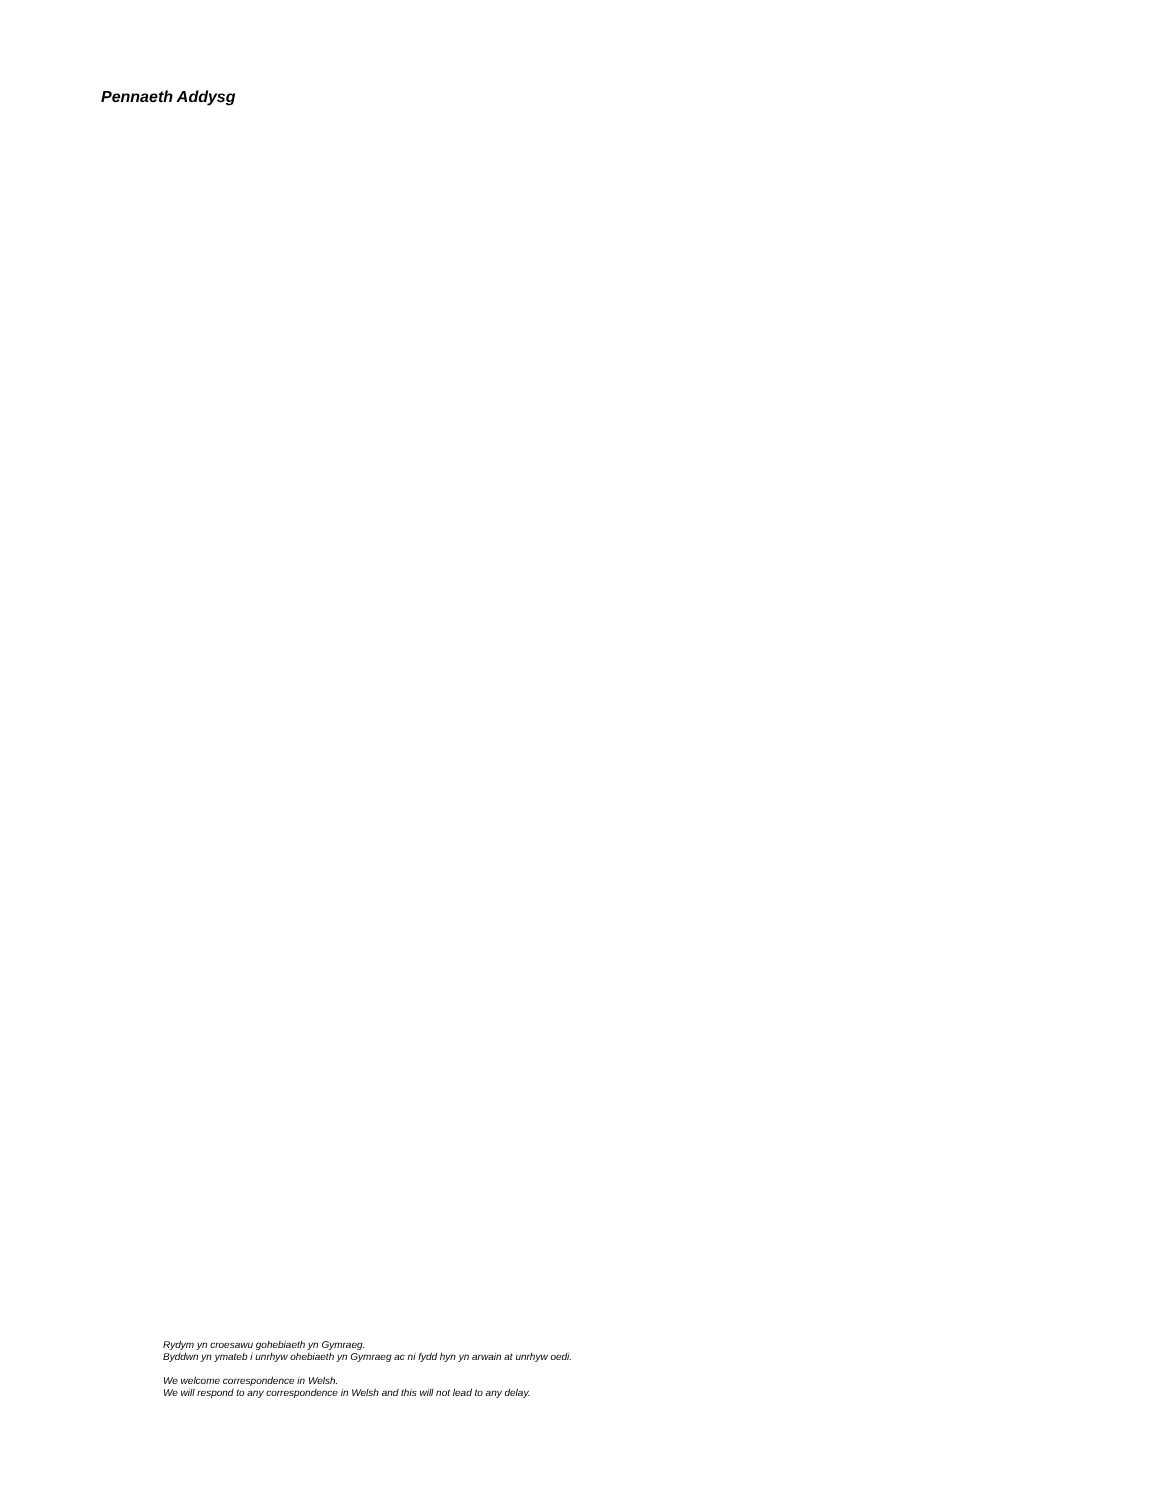Pennaeth Addysg
Rydym yn croesawu gohebiaeth yn Gymraeg.
Byddwn yn ymateb i unrhyw ohebiaeth yn Gymraeg ac ni fydd hyn yn arwain at unrhyw oedi.
We welcome correspondence in Welsh.
We will respond to any correspondence in Welsh and this will not lead to any delay.